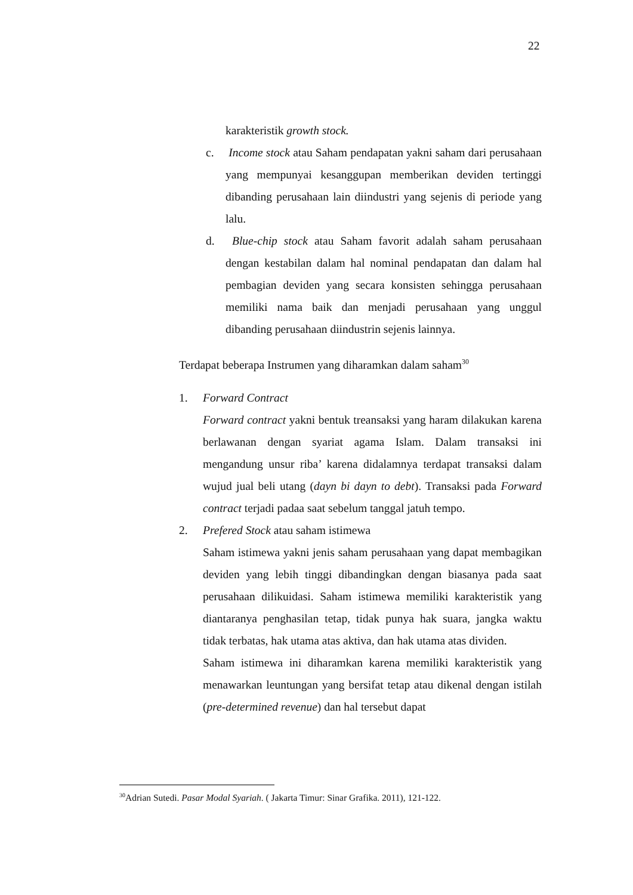22
karakteristik growth stock.
c. Income stock atau Saham pendapatan yakni saham dari perusahaan yang mempunyai kesanggupan memberikan deviden tertinggi dibanding perusahaan lain diindustri yang sejenis di periode yang lalu.
d. Blue-chip stock atau Saham favorit adalah saham perusahaan dengan kestabilan dalam hal nominal pendapatan dan dalam hal pembagian deviden yang secara konsisten sehingga perusahaan memiliki nama baik dan menjadi perusahaan yang unggul dibanding perusahaan diindustrin sejenis lainnya.
Terdapat beberapa Instrumen yang diharamkan dalam saham<sup>30</sup>
1. Forward Contract
Forward contract yakni bentuk treansaksi yang haram dilakukan karena berlawanan dengan syariat agama Islam. Dalam transaksi ini mengandung unsur riba’ karena didalamnya terdapat transaksi dalam wujud jual beli utang (dayn bi dayn to debt). Transaksi pada Forward contract terjadi padaa saat sebelum tanggal jatuh tempo.
2. Prefered Stock atau saham istimewa
Saham istimewa yakni jenis saham perusahaan yang dapat membagikan deviden yang lebih tinggi dibandingkan dengan biasanya pada saat perusahaan dilikuidasi. Saham istimewa memiliki karakteristik yang diantaranya penghasilan tetap, tidak punya hak suara, jangka waktu tidak terbatas, hak utama atas aktiva, dan hak utama atas dividen.
Saham istimewa ini diharamkan karena memiliki karakteristik yang menawarkan leuntungan yang bersifat tetap atau dikenal dengan istilah (pre-determined revenue) dan hal tersebut dapat
<sup>30</sup> Adrian Sutedi. Pasar Modal Syariah. ( Jakarta Timur: Sinar Grafika. 2011), 121-122.